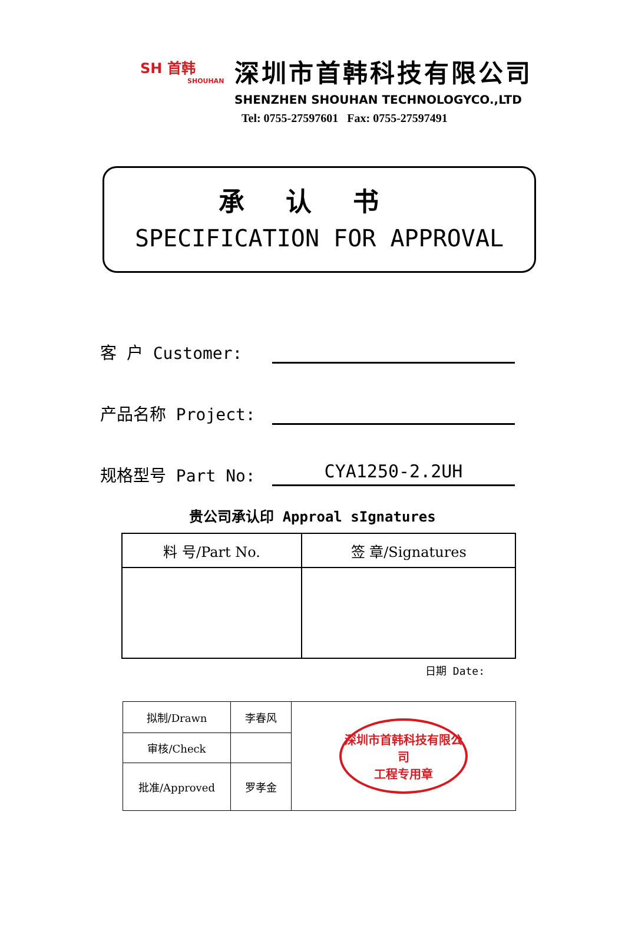SH 首韩
SHOUHAN
深圳市首韩科技有限公司
SHENZHEN SHOUHAN TECHNOLOGYCO.,LTD
Tel: 0755-27597601 Fax: 0755-27597491
承认书
SPECIFICATION FOR APPROVAL
客 户 Customer:
产品名称 Project:
规格型号 Part No:
CYA1250-2.2UH
贵公司承认印 Approal sIgnatures
| 料 号/Part No. | 签 章/Signatures |
| --- | --- |
日期 Date:
| 拟制/Drawn | 李春风 | 深圳市首韩科技有限公司 工程专用章 |
| 审核/Check | | |
| 批准/Approved | 罗孝金 | |